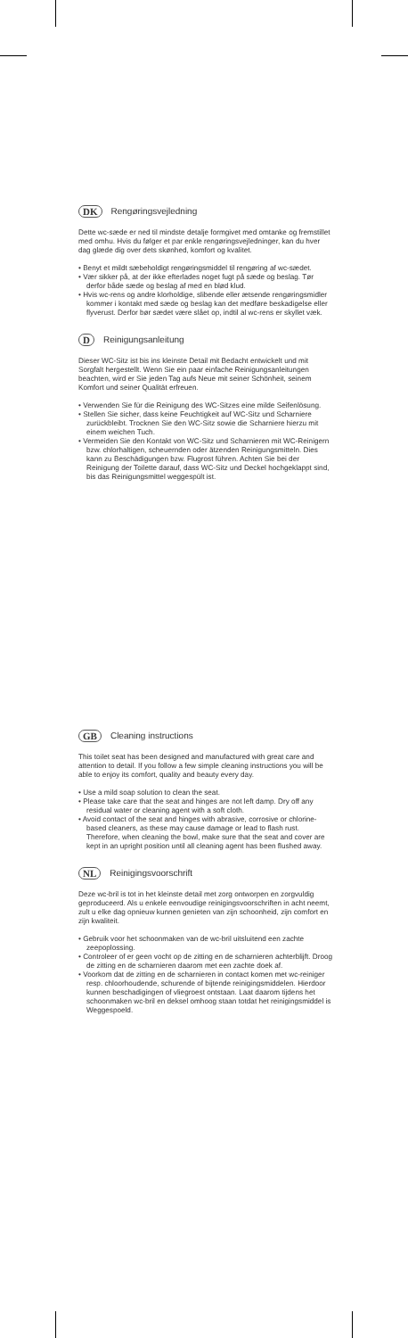DK Rengøringsvejledning
Dette wc-sæde er ned til mindste detalje formgivet med omtanke og fremstillet med omhu. Hvis du følger et par enkle rengøringsvejledninger, kan du hver dag glæde dig over dets skønhed, komfort og kvalitet.
• Benyt et mildt sæbeholdigt rengøringsmiddel til rengøring af wc-sædet.
• Vær sikker på, at der ikke efterlades noget fugt på sæde og beslag. Tør derfor både sæde og beslag af med en blød klud.
• Hvis wc-rens og andre klorholdige, slibende eller ætsende rengøringsmidler kommer i kontakt med sæde og beslag kan det medføre beskadigelse eller flyverust. Derfor bør sædet være slået op, indtil al wc-rens er skyllet væk.
D Reinigungsanleitung
Dieser WC-Sitz ist bis ins kleinste Detail mit Bedacht entwickelt und mit Sorgfalt hergestellt. Wenn Sie ein paar einfache Reinigungsanleitungen beachten, wird er Sie jeden Tag aufs Neue mit seiner Schönheit, seinem Komfort und seiner Qualität erfreuen.
• Verwenden Sie für die Reinigung des WC-Sitzes eine milde Seifenlösung.
• Stellen Sie sicher, dass keine Feuchtigkeit auf WC-Sitz und Scharniere zurückbleibt. Trocknen Sie den WC-Sitz sowie die Scharniere hierzu mit einem weichen Tuch.
• Vermeiden Sie den Kontakt von WC-Sitz und Scharnieren mit WC-Reinigern bzw. chlorhaltigen, scheuernden oder ätzenden Reinigungsmitteln. Dies kann zu Beschädigungen bzw. Flugrost führen. Achten Sie bei der Reinigung der Toilette darauf, dass WC-Sitz und Deckel hochgeklappt sind, bis das Reinigungsmittel weggespült ist.
GB Cleaning instructions
This toilet seat has been designed and manufactured with great care and attention to detail. If you follow a few simple cleaning instructions you will be able to enjoy its comfort, quality and beauty every day.
• Use a mild soap solution to clean the seat.
• Please take care that the seat and hinges are not left damp. Dry off any residual water or cleaning agent with a soft cloth.
• Avoid contact of the seat and hinges with abrasive, corrosive or chlorine-based cleaners, as these may cause damage or lead to flash rust. Therefore, when cleaning the bowl, make sure that the seat and cover are kept in an upright position until all cleaning agent has been flushed away.
NL Reinigingsvoorschrift
Deze wc-bril is tot in het kleinste detail met zorg ontworpen en zorgvuldig geproduceerd. Als u enkele eenvoudige reinigingsvoorschriften in acht neemt, zult u elke dag opnieuw kunnen genieten van zijn schoonheid, zijn comfort en zijn kwaliteit.
• Gebruik voor het schoonmaken van de wc-bril uitsluitend een zachte zeepoplossing.
• Controleer of er geen vocht op de zitting en de scharnieren achterblijft. Droog de zitting en de scharnieren daarom met een zachte doek af.
• Voorkom dat de zitting en de scharnieren in contact komen met wc-reiniger resp. chloorhoudende, schurende of bijtende reinigingsmiddelen. Hierdoor kunnen beschadigingen of vliegroest ontstaan. Laat daarom tijdens het schoonmaken wc-bril en deksel omhoog staan totdat het reinigingsmiddel is Weggespoeld.